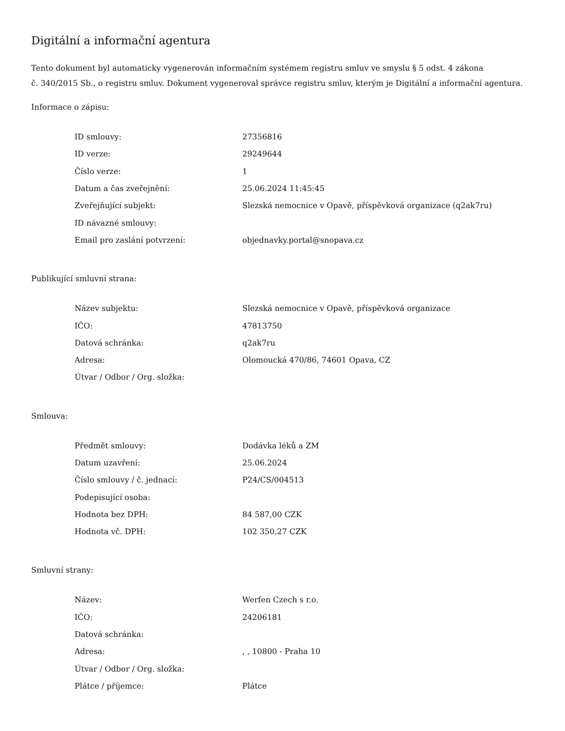Digitální a informační agentura
Tento dokument byl automaticky vygenerován informačním systémem registru smluv ve smyslu § 5 odst. 4 zákona
č. 340/2015 Sb., o registru smluv. Dokument vygeneroval správce registru smluv, kterým je Digitální a informační agentura.
Informace o zápisu:
| ID smlouvy: | 27356816 |
| ID verze: | 29249644 |
| Číslo verze: | 1 |
| Datum a čas zveřejnění: | 25.06.2024 11:45:45 |
| Zveřejňující subjekt: | Slezská nemocnice v Opavě, příspěvková organizace (q2ak7ru) |
| ID návazné smlouvy: | |
| Email pro zaslání potvrzení: | objednavky.portal@snopava.cz |
Publikující smluvní strana:
| Název subjektu: | Slezská nemocnice v Opavě, příspěvková organizace |
| IČO: | 47813750 |
| Datová schránka: | q2ak7ru |
| Adresa: | Olomoucká 470/86, 74601 Opava, CZ |
| Útvar / Odbor / Org. složka: | |
Smlouva:
| Předmět smlouvy: | Dodávka léků a ZM |
| Datum uzavření: | 25.06.2024 |
| Číslo smlouvy / č. jednací: | P24/CS/004513 |
| Podepisující osoba: | |
| Hodnota bez DPH: | 84 587,00 CZK |
| Hodnota vč. DPH: | 102 350,27 CZK |
Smluvní strany:
| Název: | Werfen Czech s r.o. |
| IČO: | 24206181 |
| Datová schránka: | |
| Adresa: | , , 10800 - Praha 10 |
| Útvar / Odbor / Org. složka: | |
| Plátce / příjemce: | Plátce |